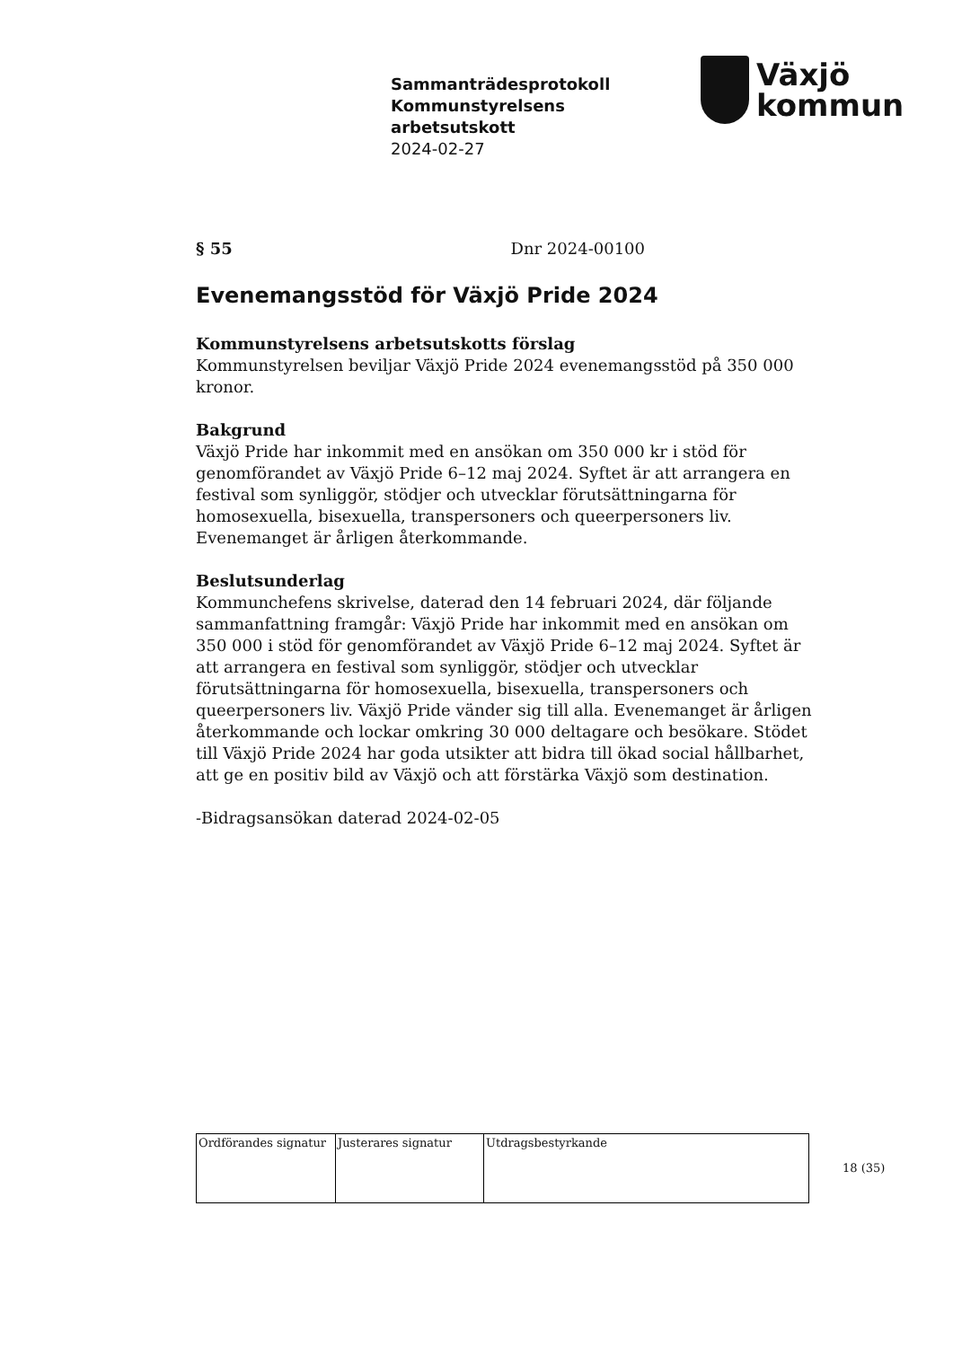Sammanträdesprotokoll
Kommunstyrelsens
arbetsutskott
2024-02-27
Växjö
kommun
§ 55 Dnr 2024-00100
Evenemangsstöd för Växjö Pride 2024
Kommunstyrelsens arbetsutskotts förslag
Kommunstyrelsen beviljar Växjö Pride 2024 evenemangsstöd på 350 000 kronor.
Bakgrund
Växjö Pride har inkommit med en ansökan om 350 000 kr i stöd för genomförandet av Växjö Pride 6–12 maj 2024. Syftet är att arrangera en festival som synliggör, stödjer och utvecklar förutsättningarna för homosexuella, bisexuella, transpersoners och queerpersoners liv. Evenemanget är årligen återkommande.
Beslutsunderlag
Kommunchefens skrivelse, daterad den 14 februari 2024, där följande sammanfattning framgår: Växjö Pride har inkommit med en ansökan om 350 000 i stöd för genomförandet av Växjö Pride 6–12 maj 2024. Syftet är att arrangera en festival som synliggör, stödjer och utvecklar förutsättningarna för homosexuella, bisexuella, transpersoners och queerpersoners liv. Växjö Pride vänder sig till alla. Evenemanget är årligen återkommande och lockar omkring 30 000 deltagare och besökare. Stödet till Växjö Pride 2024 har goda utsikter att bidra till ökad social hållbarhet, att ge en positiv bild av Växjö och att förstärka Växjö som destination.
-Bidragsansökan daterad 2024-02-05
| Ordförandes signatur | Justerares signatur | Utdragsbestyrkande |
18 (35)